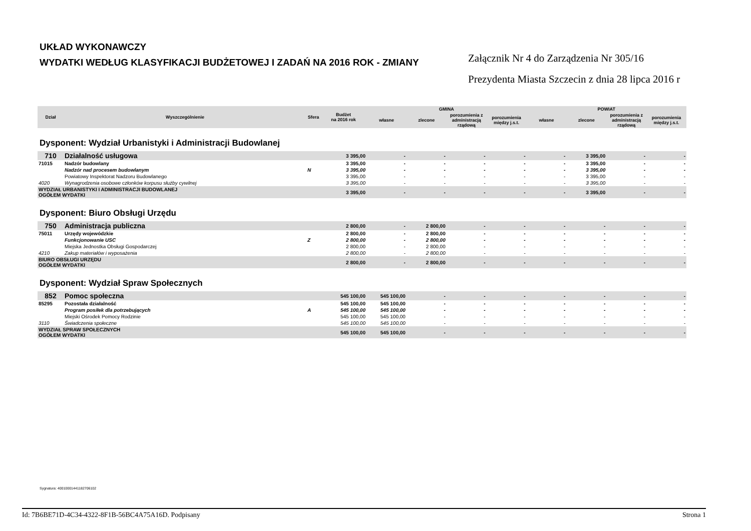UKŁAD WYKONAWCZY
WYDATKI WEDŁUG KLASYFIKACJI BUDŻETOWEJ I ZADAŃ NA 2016 ROK - ZMIANY
Załącznik Nr 4 do Zarządzenia Nr 305/16
Prezydenta Miasta Szczecin z dnia 28 lipca 2016 r
| Dział | Wyszczególnienie | Sfera | Budżet na 2016 rok | GMINA | | | | POWIAT | | | |
| --- | --- | --- | --- | --- | --- | --- | --- | --- | --- | --- | --- |
| | | | | własne | zlecone | porozumienia z administracją rządową | porozumienia między j.s.t. | własne | zlecone | porozumienia z administracją rządową | porozumienia między j.s.t. |
| Dysponent: Wydział Urbanistyki i Administracji Budowlanej | | | | | | | | | | | |
| 710 | Działalność usługowa | | 3 395,00 | - | - | - | - | - | 3 395,00 | - | - |
| 71015 | Nadzór budowlany | | 3 395,00 | - | - | - | - | - | 3 395,00 | - | - |
| | Nadzór nad procesem budowlanym | N | 3 395,00 | - | - | - | - | - | 3 395,00 | - | - |
| | Powiatowy Inspektorat Nadzoru Budowlanego | | 3 395,00 | - | - | - | - | - | 3 395,00 | - | - |
| 4020 | Wynagrodzenia osobowe członków korpusu służby cywilnej | | 3 395,00 | - | - | - | - | - | 3 395,00 | - | - |
| WYDZIAŁ URBANISTYKI I ADMINISTRACJI BUDOWLANEJ OGÓŁEM WYDATKI | | | 3 395,00 | - | - | - | - | - | 3 395,00 | - | - |
| Dysponent: Biuro Obsługi Urzędu | | | | | | | | | | | |
| 750 | Administracja publiczna | | 2 800,00 | - | 2 800,00 | - | - | - | - | - | - |
| 75011 | Urzędy wojewódzkie | | 2 800,00 | - | 2 800,00 | - | - | - | - | - | - |
| | Funkcjonowanie USC | Z | 2 800,00 | - | 2 800,00 | - | - | - | - | - | - |
| | Miejska Jednostka Obsługi Gospodarczej | | 2 800,00 | - | 2 800,00 | - | - | - | - | - | - |
| 4210 | Zakup materiałów i wyposażenia | | 2 800,00 | - | 2 800,00 | - | - | - | - | - | - |
| BIURO OBSŁUGI URZĘDU OGÓŁEM WYDATKI | | | 2 800,00 | - | 2 800,00 | - | - | - | - | - | - |
| Dysponent: Wydział Spraw Społecznych | | | | | | | | | | | |
| 852 | Pomoc społeczna | | 545 100,00 | 545 100,00 | - | - | - | - | - | - | - |
| 85295 | Pozostała działalność | | 545 100,00 | 545 100,00 | - | - | - | - | - | - | - |
| | Program posiłek dla potrzebujących | A | 545 100,00 | 545 100,00 | - | - | - | - | - | - | - |
| | Miejski Ośrodek Pomocy Rodzinie | | 545 100,00 | 545 100,00 | - | - | - | - | - | - | - |
| 3110 | Świadczenia społeczne | | 545 100,00 | 545 100,00 | - | - | - | - | - | - | - |
| WYDZIAŁ SPRAW SPOŁECZNYCH OGÓŁEM WYDATKI | | | 545 100,00 | 545 100,00 | - | - | - | - | - | - | - |
Sygnatura: 40010001441182706102
Id: 7B6BE71D-4C34-4322-8F1B-56BC4A75A16D. Podpisany Strona 1